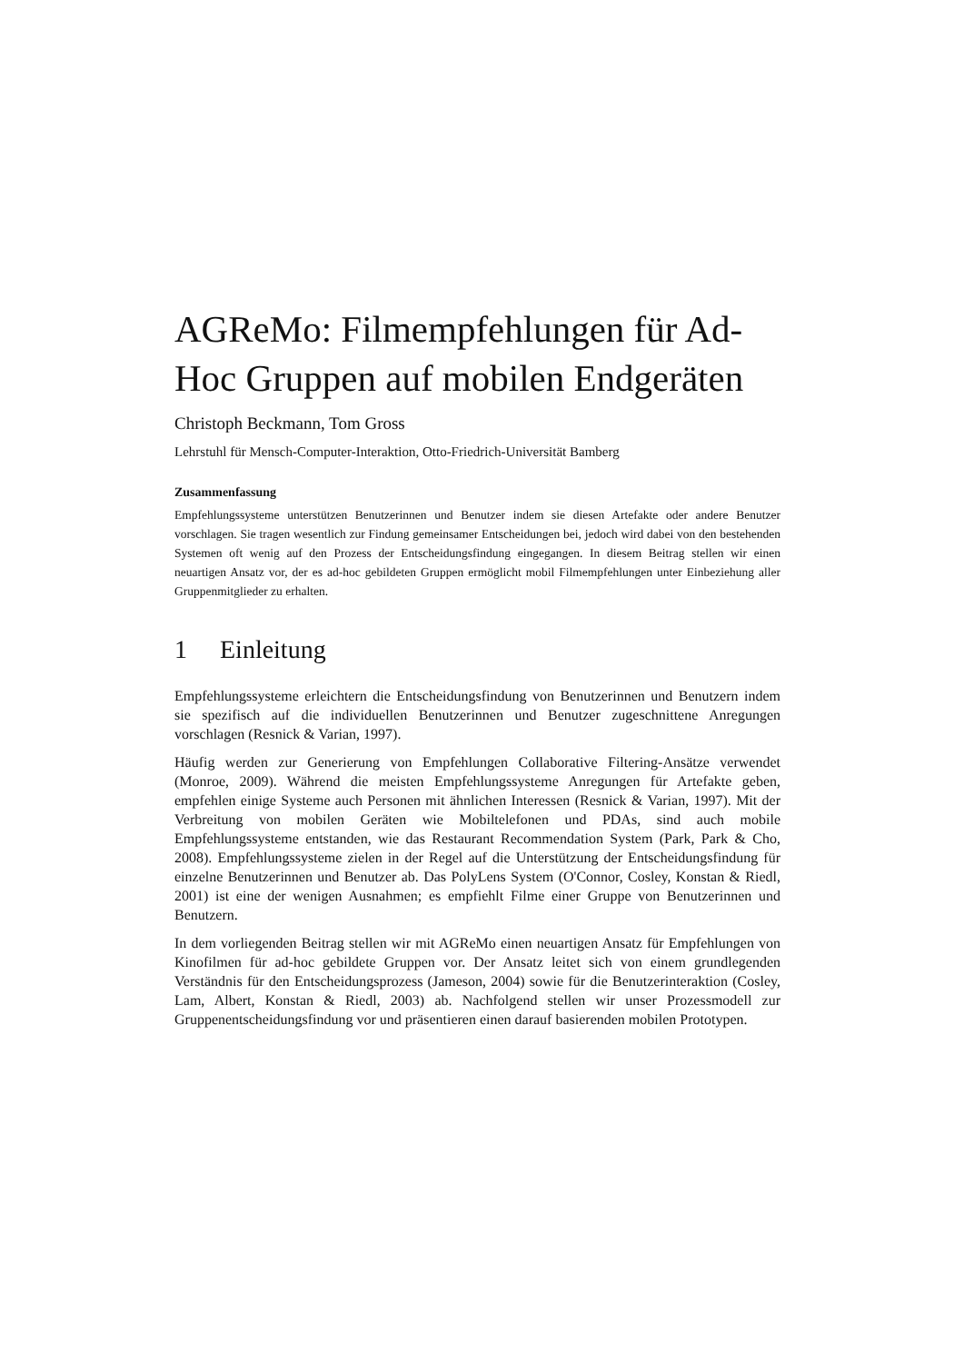AGReMo: Filmempfehlungen für Ad-Hoc Gruppen auf mobilen Endgeräten
Christoph Beckmann, Tom Gross
Lehrstuhl für Mensch-Computer-Interaktion, Otto-Friedrich-Universität Bamberg
Zusammenfassung
Empfehlungssysteme unterstützen Benutzerinnen und Benutzer indem sie diesen Artefakte oder andere Benutzer vorschlagen. Sie tragen wesentlich zur Findung gemeinsamer Entscheidungen bei, jedoch wird dabei von den bestehenden Systemen oft wenig auf den Prozess der Entscheidungsfindung eingegangen. In diesem Beitrag stellen wir einen neuartigen Ansatz vor, der es ad-hoc gebildeten Gruppen ermöglicht mobil Filmempfehlungen unter Einbeziehung aller Gruppenmitglieder zu erhalten.
1 Einleitung
Empfehlungssysteme erleichtern die Entscheidungsfindung von Benutzerinnen und Benutzern indem sie spezifisch auf die individuellen Benutzerinnen und Benutzer zugeschnittene Anregungen vorschlagen (Resnick & Varian, 1997).
Häufig werden zur Generierung von Empfehlungen Collaborative Filtering-Ansätze verwendet (Monroe, 2009). Während die meisten Empfehlungssysteme Anregungen für Artefakte geben, empfehlen einige Systeme auch Personen mit ähnlichen Interessen (Resnick & Varian, 1997). Mit der Verbreitung von mobilen Geräten wie Mobiltelefonen und PDAs, sind auch mobile Empfehlungssysteme entstanden, wie das Restaurant Recommendation System (Park, Park & Cho, 2008). Empfehlungssysteme zielen in der Regel auf die Unterstützung der Entscheidungsfindung für einzelne Benutzerinnen und Benutzer ab. Das PolyLens System (O'Connor, Cosley, Konstan & Riedl, 2001) ist eine der wenigen Ausnahmen; es empfiehlt Filme einer Gruppe von Benutzerinnen und Benutzern.
In dem vorliegenden Beitrag stellen wir mit AGReMo einen neuartigen Ansatz für Empfehlungen von Kinofilmen für ad-hoc gebildete Gruppen vor. Der Ansatz leitet sich von einem grundlegenden Verständnis für den Entscheidungsprozess (Jameson, 2004) sowie für die Benutzerinteraktion (Cosley, Lam, Albert, Konstan & Riedl, 2003) ab. Nachfolgend stellen wir unser Prozessmodell zur Gruppenentscheidungsfindung vor und präsentieren einen darauf basierenden mobilen Prototypen.